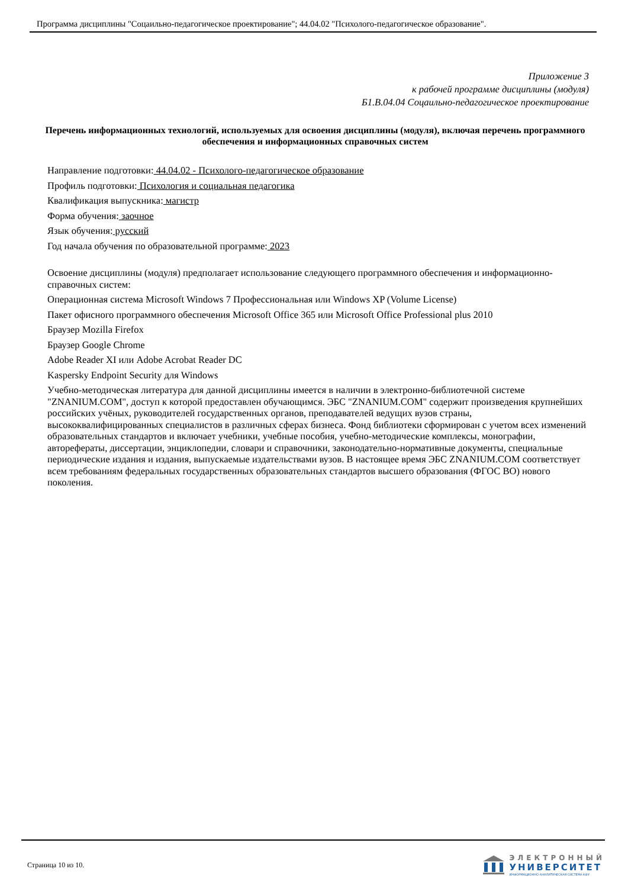Программа дисциплины "Соцаильно-педагогическое проектирование"; 44.04.02 "Психолого-педагогическое образование".
Приложение 3
к рабочей программе дисциплины (модуля)
Б1.В.04.04 Соцаильно-педагогическое проектирование
Перечень информационных технологий, используемых для освоения дисциплины (модуля), включая перечень программного обеспечения и информационных справочных систем
Направление подготовки: 44.04.02 - Психолого-педагогическое образование
Профиль подготовки: Психология и социальная педагогика
Квалификация выпускника: магистр
Форма обучения: заочное
Язык обучения: русский
Год начала обучения по образовательной программе: 2023
Освоение дисциплины (модуля) предполагает использование следующего программного обеспечения и информационно-справочных систем:
Операционная система Microsoft Windows 7 Профессиональная или Windows XP (Volume License)
Пакет офисного программного обеспечения Microsoft Office 365 или Microsoft Office Professional plus 2010
Браузер Mozilla Firefox
Браузер Google Chrome
Adobe Reader XI или Adobe Acrobat Reader DC
Kaspersky Endpoint Security для Windows
Учебно-методическая литература для данной дисциплины имеется в наличии в электронно-библиотечной системе "ZNANIUM.COM", доступ к которой предоставлен обучающимся. ЭБС "ZNANIUM.COM" содержит произведения крупнейших российских учёных, руководителей государственных органов, преподавателей ведущих вузов страны, высококвалифицированных специалистов в различных сферах бизнеса. Фонд библиотеки сформирован с учетом всех изменений образовательных стандартов и включает учебники, учебные пособия, учебно-методические комплексы, монографии, авторефераты, диссертации, энциклопедии, словари и справочники, законодательно-нормативные документы, специальные периодические издания и издания, выпускаемые издательствами вузов. В настоящее время ЭБС ZNANIUM.COM соответствует всем требованиям федеральных государственных образовательных стандартов высшего образования (ФГОС ВО) нового поколения.
Страница 10 из 10.
ЭЛЕКТРОННЫЙ
УНИВЕРСИТЕТ
ИНФОРМАЦИОННО-АНАЛИТИЧЕСКАЯ СИСТЕМА КФУ